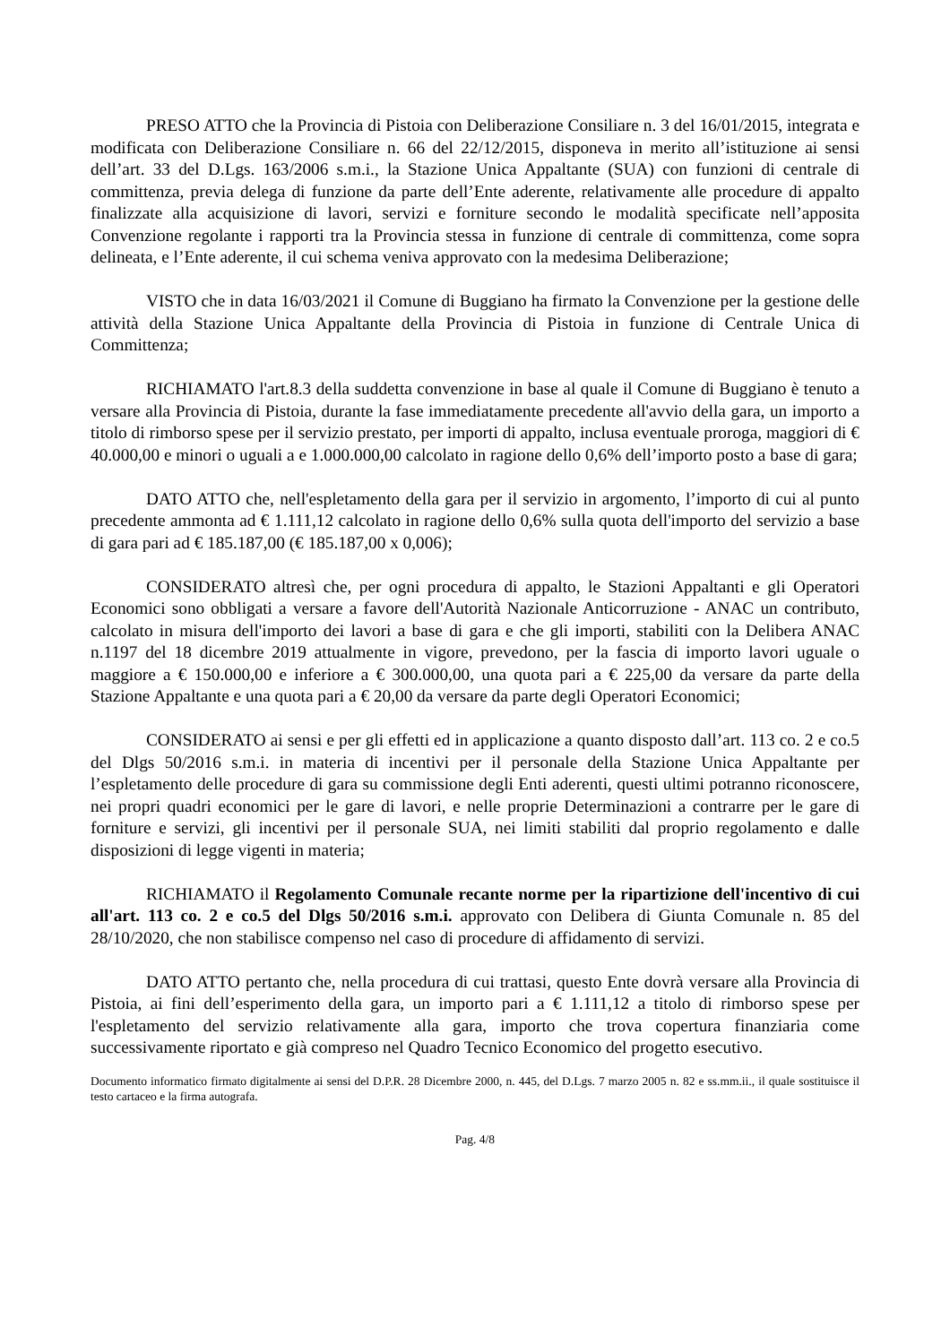PRESO ATTO che la Provincia di Pistoia con Deliberazione Consiliare n. 3 del 16/01/2015, integrata e modificata con Deliberazione Consiliare n. 66 del 22/12/2015, disponeva in merito all’istituzione ai sensi dell’art. 33 del D.Lgs. 163/2006 s.m.i., la Stazione Unica Appaltante (SUA) con funzioni di centrale di committenza, previa delega di funzione da parte dell’Ente aderente, relativamente alle procedure di appalto finalizzate alla acquisizione di lavori, servizi e forniture secondo le modalità specificate nell’apposita Convenzione regolante i rapporti tra la Provincia stessa in funzione di centrale di committenza, come sopra delineata, e l’Ente aderente, il cui schema veniva approvato con la medesima Deliberazione;
VISTO che in data 16/03/2021 il Comune di Buggiano ha firmato la Convenzione per la gestione delle attività della Stazione Unica Appaltante della Provincia di Pistoia in funzione di Centrale Unica di Committenza;
RICHIAMATO l'art.8.3 della suddetta convenzione in base al quale il Comune di Buggiano è tenuto a versare alla Provincia di Pistoia, durante la fase immediatamente precedente all'avvio della gara, un importo a titolo di rimborso spese per il servizio prestato, per importi di appalto, inclusa eventuale proroga, maggiori di € 40.000,00 e minori o uguali a e 1.000.000,00 calcolato in ragione dello 0,6% dell’importo posto a base di gara;
DATO ATTO che, nell'espletamento della gara per il servizio in argomento, l’importo di cui al punto precedente ammonta ad € 1.111,12 calcolato in ragione dello 0,6% sulla quota dell'importo del servizio a base di gara pari ad € 185.187,00 (€ 185.187,00 x 0,006);
CONSIDERATO altresì che, per ogni procedura di appalto, le Stazioni Appaltanti e gli Operatori Economici sono obbligati a versare a favore dell'Autorità Nazionale Anticorruzione - ANAC un contributo, calcolato in misura dell'importo dei lavori a base di gara e che gli importi, stabiliti con la Delibera ANAC n.1197 del 18 dicembre 2019 attualmente in vigore, prevedono, per la fascia di importo lavori uguale o maggiore a € 150.000,00 e inferiore a € 300.000,00, una quota pari a € 225,00 da versare da parte della Stazione Appaltante e una quota pari a € 20,00 da versare da parte degli Operatori Economici;
CONSIDERATO ai sensi e per gli effetti ed in applicazione a quanto disposto dall’art. 113 co. 2 e co.5 del Dlgs 50/2016 s.m.i. in materia di incentivi per il personale della Stazione Unica Appaltante per l’espletamento delle procedure di gara su commissione degli Enti aderenti, questi ultimi potranno riconoscere, nei propri quadri economici per le gare di lavori, e nelle proprie Determinazioni a contrarre per le gare di forniture e servizi, gli incentivi per il personale SUA, nei limiti stabiliti dal proprio regolamento e dalle disposizioni di legge vigenti in materia;
RICHIAMATO il Regolamento Comunale recante norme per la ripartizione dell'incentivo di cui all'art. 113 co. 2 e co.5 del Dlgs 50/2016 s.m.i. approvato con Delibera di Giunta Comunale n. 85 del 28/10/2020, che non stabilisce compenso nel caso di procedure di affidamento di servizi.
DATO ATTO pertanto che, nella procedura di cui trattasi, questo Ente dovrà versare alla Provincia di Pistoia, ai fini dell’esperimento della gara, un importo pari a € 1.111,12 a titolo di rimborso spese per l'espletamento del servizio relativamente alla gara, importo che trova copertura finanziaria come successivamente riportato e già compreso nel Quadro Tecnico Economico del progetto esecutivo.
Documento informatico firmato digitalmente ai sensi del D.P.R. 28 Dicembre 2000, n. 445, del D.Lgs. 7 marzo 2005 n. 82 e ss.mm.ii., il quale sostituisce il testo cartaceo e la firma autografa.
Pag. 4/8